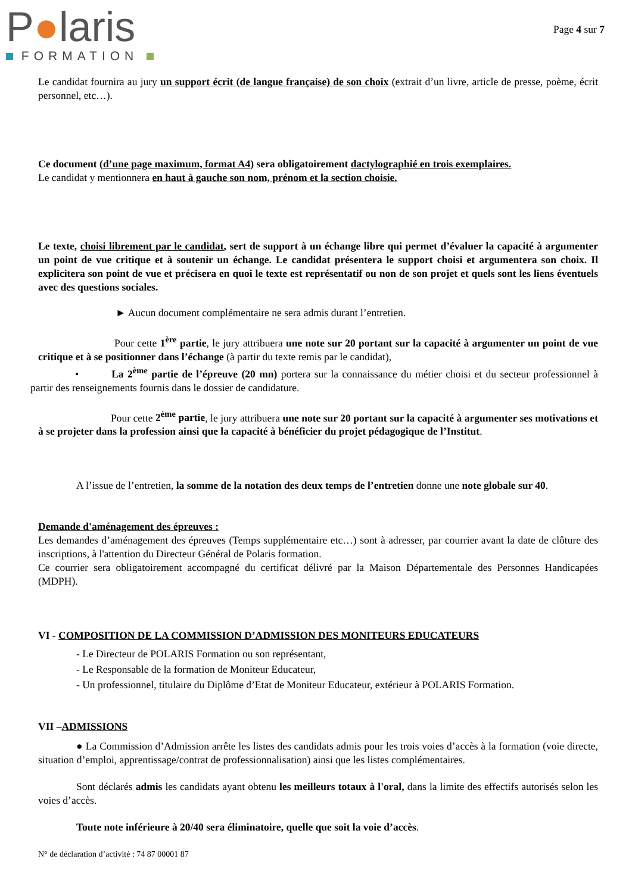P●laris
FORMATION
Page 4 sur 7
Le candidat fournira au jury un support écrit (de langue française) de son choix (extrait d’un livre, article de presse, poème, écrit personnel, etc…).
Ce document (d’une page maximum, format A4) sera obligatoirement dactylographié en trois exemplaires.
Le candidat y mentionnera en haut à gauche son nom, prénom et la section choisie.
Le texte, choisi librement par le candidat, sert de support à un échange libre qui permet d’évaluer la capacité à argumenter un point de vue critique et à soutenir un échange. Le candidat présentera le support choisi et argumentera son choix. Il explicitera son point de vue et précisera en quoi le texte est représentatif ou non de son projet et quels sont les liens éventuels avec des questions sociales.
► Aucun document complémentaire ne sera admis durant l’entretien.
Pour cette 1<sup>ère</sup> partie, le jury attribuera une note sur 20 portant sur la capacité à argumenter un point de vue critique et à se positionner dans l’échange (à partir du texte remis par le candidat),
• La 2<sup>ème</sup> partie de l’épreuve (20 mn) portera sur la connaissance du métier choisi et du secteur professionnel à partir des renseignements fournis dans le dossier de candidature.
Pour cette 2<sup>ème</sup> partie, le jury attribuera une note sur 20 portant sur la capacité à argumenter ses motivations et à se projeter dans la profession ainsi que la capacité à bénéficier du projet pédagogique de l’Institut.
A l’issue de l’entretien, la somme de la notation des deux temps de l’entretien donne une note globale sur 40.
Demande d'aménagement des épreuves :
Les demandes d’aménagement des épreuves (Temps supplémentaire etc…) sont à adresser, par courrier avant la date de clôture des inscriptions, à l'attention du Directeur Général de Polaris formation.
Ce courrier sera obligatoirement accompagné du certificat délivré par la Maison Départementale des Personnes Handicapées (MDPH).
VI - COMPOSITION DE LA COMMISSION D’ADMISSION DES MONITEURS EDUCATEURS
- Le Directeur de POLARIS Formation ou son représentant,
- Le Responsable de la formation de Moniteur Educateur,
- Un professionnel, titulaire du Diplôme d’Etat de Moniteur Educateur, extérieur à POLARIS Formation.
VII –ADMISSIONS
● La Commission d’Admission arrête les listes des candidats admis pour les trois voies d’accès à la formation (voie directe, situation d’emploi, apprentissage/contrat de professionnalisation) ainsi que les listes complémentaires.
Sont déclarés admis les candidats ayant obtenu les meilleurs totaux à l'oral, dans la limite des effectifs autorisés selon les voies d’accès.
Toute note inférieure à 20/40 sera éliminatoire, quelle que soit la voie d’accès.
N° de déclaration d’activité : 74 87 00001 87